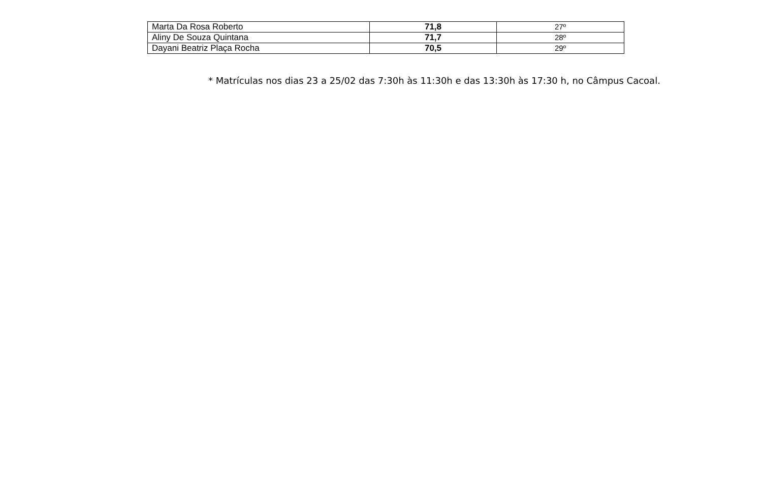| Marta Da Rosa Roberto | 71,8 | 27º |
| Aliny De Souza Quintana | 71,7 | 28º |
| Dayani Beatriz Plaça Rocha | 70,5 | 29º |
* Matrículas nos dias 23 a 25/02 das 7:30h às 11:30h e das 13:30h às 17:30 h, no Câmpus Cacoal.